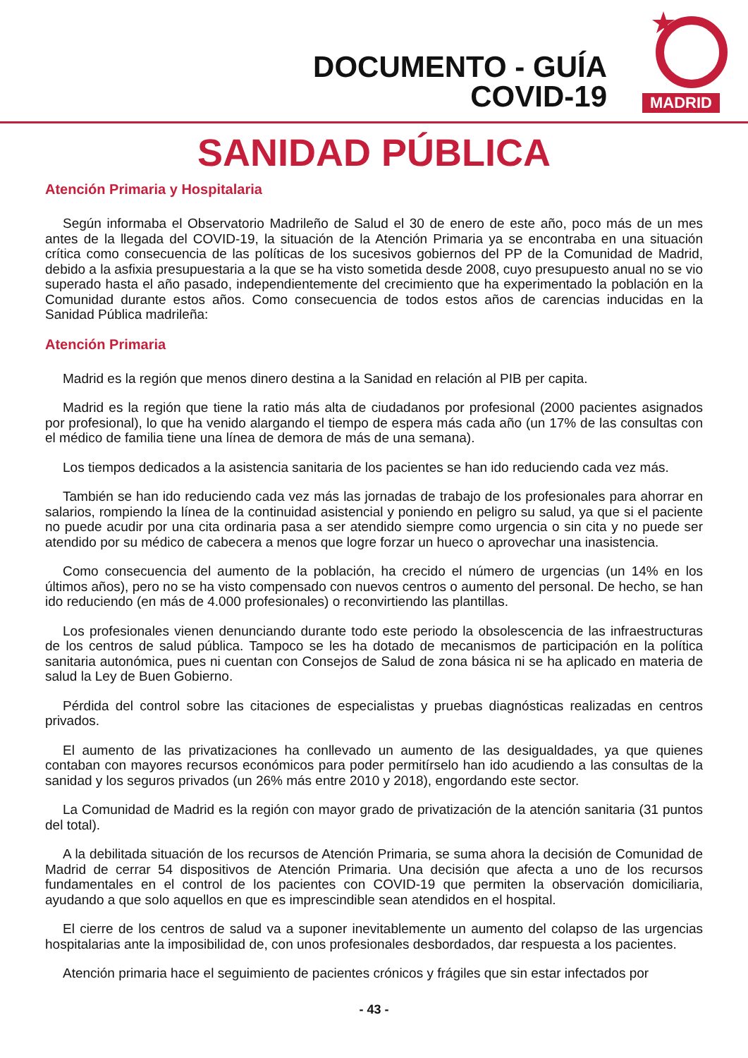DOCUMENTO - GUÍA
COVID-19
MADRID
SANIDAD PÚBLICA
Atención Primaria y Hospitalaria
Según informaba el Observatorio Madrileño de Salud el 30 de enero de este año, poco más de un mes antes de la llegada del COVID-19, la situación de la Atención Primaria ya se encontraba en una situación crítica como consecuencia de las políticas de los sucesivos gobiernos del PP de la Comunidad de Madrid, debido a la asfixia presupuestaria a la que se ha visto sometida desde 2008, cuyo presupuesto anual no se vio superado hasta el año pasado, independientemente del crecimiento que ha experimentado la población en la Comunidad durante estos años. Como consecuencia de todos estos años de carencias inducidas en la Sanidad Pública madrileña:
Atención Primaria
Madrid es la región que menos dinero destina a la Sanidad en relación al PIB per capita.
Madrid es la región que tiene la ratio más alta de ciudadanos por profesional (2000 pacientes asignados por profesional), lo que ha venido alargando el tiempo de espera más cada año (un 17% de las consultas con el médico de familia tiene una línea de demora de más de una semana).
Los tiempos dedicados a la asistencia sanitaria de los pacientes se han ido reduciendo cada vez más.
También se han ido reduciendo cada vez más las jornadas de trabajo de los profesionales para ahorrar en salarios, rompiendo la línea de la continuidad asistencial y poniendo en peligro su salud, ya que si el paciente no puede acudir por una cita ordinaria pasa a ser atendido siempre como urgencia o sin cita y no puede ser atendido por su médico de cabecera a menos que logre forzar un hueco o aprovechar una inasistencia.
Como consecuencia del aumento de la población, ha crecido el número de urgencias (un 14% en los últimos años), pero no se ha visto compensado con nuevos centros o aumento del personal. De hecho, se han ido reduciendo (en más de 4.000 profesionales) o reconvirtiendo las plantillas.
Los profesionales vienen denunciando durante todo este periodo la obsolescencia de las infraestructuras de los centros de salud pública. Tampoco se les ha dotado de mecanismos de participación en la política sanitaria autonómica, pues ni cuentan con Consejos de Salud de zona básica ni se ha aplicado en materia de salud la Ley de Buen Gobierno.
Pérdida del control sobre las citaciones de especialistas y pruebas diagnósticas realizadas en centros privados.
El aumento de las privatizaciones ha conllevado un aumento de las desigualdades, ya que quienes contaban con mayores recursos económicos para poder permitírselo han ido acudiendo a las consultas de la sanidad y los seguros privados (un 26% más entre 2010 y 2018), engordando este sector.
La Comunidad de Madrid es la región con mayor grado de privatización de la atención sanitaria (31 puntos del total).
A la debilitada situación de los recursos de Atención Primaria, se suma ahora la decisión de Comunidad de Madrid de cerrar 54 dispositivos de Atención Primaria. Una decisión que afecta a uno de los recursos fundamentales en el control de los pacientes con COVID-19 que permiten la observación domiciliaria, ayudando a que solo aquellos en que es imprescindible sean atendidos en el hospital.
El cierre de los centros de salud va a suponer inevitablemente un aumento del colapso de las urgencias hospitalarias ante la imposibilidad de, con unos profesionales desbordados, dar respuesta a los pacientes.
Atención primaria hace el seguimiento de pacientes crónicos y frágiles que sin estar infectados por
- 43 -